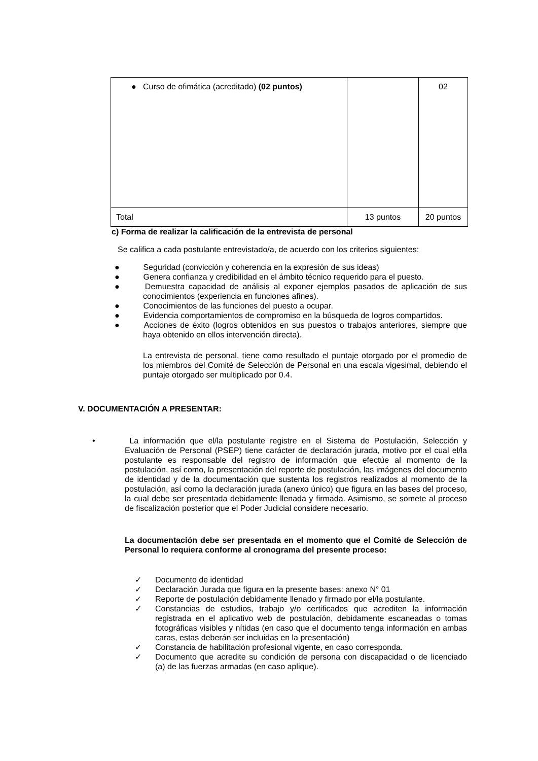| ● Curso de ofimática (acreditado) (02 puntos) | | 02 |
| Total | 13 puntos | 20 puntos |
c) Forma de realizar la calificación de la entrevista de personal
Se califica a cada postulante entrevistado/a, de acuerdo con los criterios siguientes:
● Seguridad (convicción y coherencia en la expresión de sus ideas)
● Genera confianza y credibilidad en el ámbito técnico requerido para el puesto.
● Demuestra capacidad de análisis al exponer ejemplos pasados de aplicación de sus conocimientos (experiencia en funciones afines).
● Conocimientos de las funciones del puesto a ocupar.
● Evidencia comportamientos de compromiso en la búsqueda de logros compartidos.
● Acciones de éxito (logros obtenidos en sus puestos o trabajos anteriores, siempre que haya obtenido en ellos intervención directa).
La entrevista de personal, tiene como resultado el puntaje otorgado por el promedio de los miembros del Comité de Selección de Personal en una escala vigesimal, debiendo el puntaje otorgado ser multiplicado por 0.4.
V. DOCUMENTACIÓN A PRESENTAR:
• La información que el/la postulante registre en el Sistema de Postulación, Selección y Evaluación de Personal (PSEP) tiene carácter de declaración jurada, motivo por el cual el/la postulante es responsable del registro de información que efectúe al momento de la postulación, así como, la presentación del reporte de postulación, las imágenes del documento de identidad y de la documentación que sustenta los registros realizados al momento de la postulación, así como la declaración jurada (anexo único) que figura en las bases del proceso, la cual debe ser presentada debidamente llenada y firmada. Asimismo, se somete al proceso de fiscalización posterior que el Poder Judicial considere necesario.
La documentación debe ser presentada en el momento que el Comité de Selección de Personal lo requiera conforme al cronograma del presente proceso:
✓ Documento de identidad
✓ Declaración Jurada que figura en la presente bases: anexo N° 01
✓ Reporte de postulación debidamente llenado y firmado por el/la postulante.
✓ Constancias de estudios, trabajo y/o certificados que acrediten la información registrada en el aplicativo web de postulación, debidamente escaneadas o tomas fotográficas visibles y nítidas (en caso que el documento tenga información en ambas caras, estas deberán ser incluidas en la presentación)
✓ Constancia de habilitación profesional vigente, en caso corresponda.
✓ Documento que acredite su condición de persona con discapacidad o de licenciado (a) de las fuerzas armadas (en caso aplique).